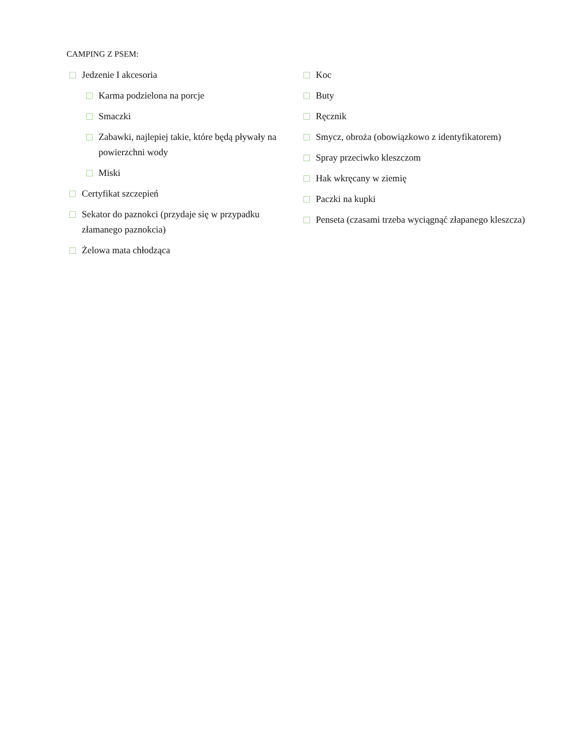CAMPING Z PSEM:
Jedzenie I akcesoria
Karma podzielona na porcje
Smaczki
Zabawki, najlepiej takie, które będą pływały na powierzchni wody
Miski
Certyfikat szczepień
Sekator do paznokci (przydaje się w przypadku złamanego paznokcia)
Żelowa mata chłodząca
Koc
Buty
Ręcznik
Smycz, obroża (obowiązkowo z identyfikatorem)
Spray przeciwko kleszczom
Hak wkręcany w ziemię
Paczki na kupki
Penseta (czasami trzeba wyciągnąć złapanego kleszcza)